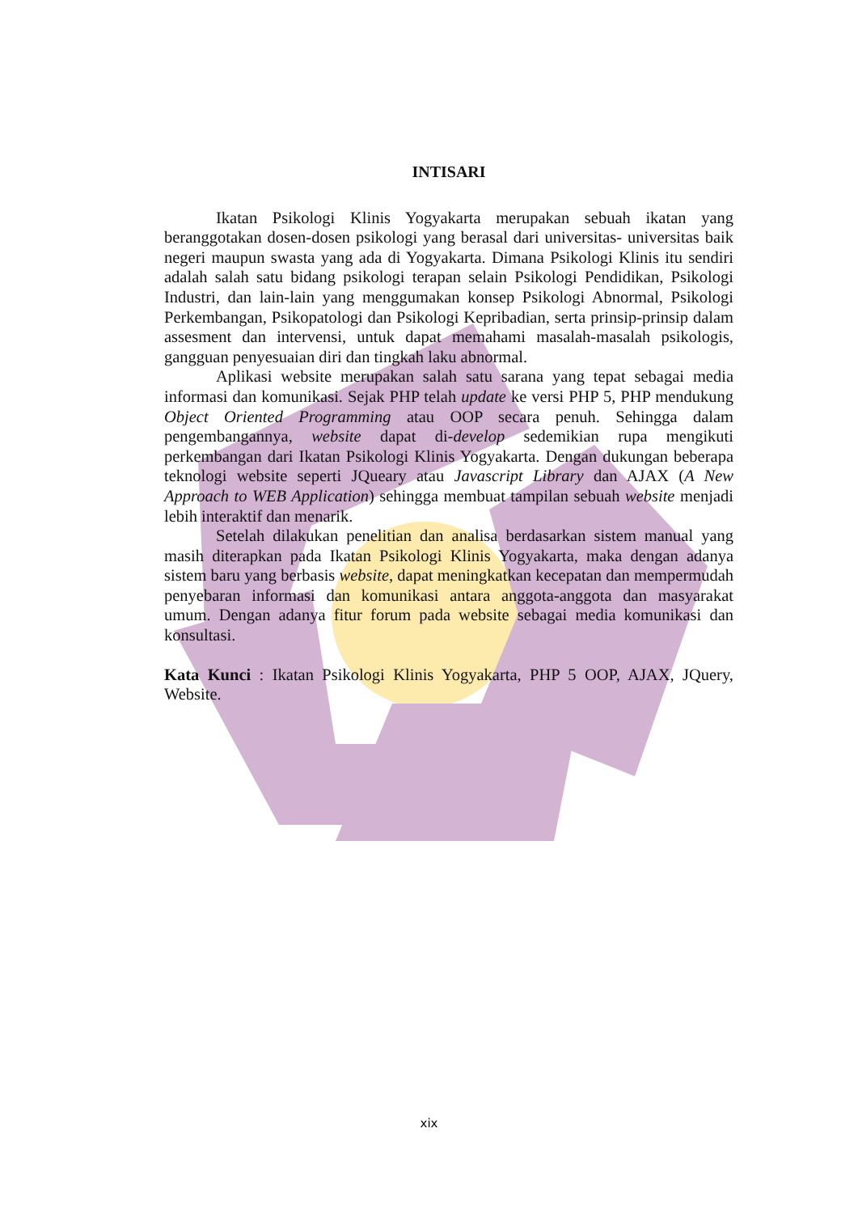INTISARI
Ikatan Psikologi Klinis Yogyakarta merupakan sebuah ikatan yang beranggotakan dosen-dosen psikologi yang berasal dari universitas- universitas baik negeri maupun swasta yang ada di Yogyakarta. Dimana Psikologi Klinis itu sendiri adalah salah satu bidang psikologi terapan selain Psikologi Pendidikan, Psikologi Industri, dan lain-lain yang menggumakan konsep Psikologi Abnormal, Psikologi Perkembangan, Psikopatologi dan Psikologi Kepribadian, serta prinsip-prinsip dalam assesment dan intervensi, untuk dapat memahami masalah-masalah psikologis, gangguan penyesuaian diri dan tingkah laku abnormal.
Aplikasi website merupakan salah satu sarana yang tepat sebagai media informasi dan komunikasi. Sejak PHP telah update ke versi PHP 5, PHP mendukung Object Oriented Programming atau OOP secara penuh. Sehingga dalam pengembangannya, website dapat di-develop sedemikian rupa mengikuti perkembangan dari Ikatan Psikologi Klinis Yogyakarta. Dengan dukungan beberapa teknologi website seperti JQueary atau Javascript Library dan AJAX (A New Approach to WEB Application) sehingga membuat tampilan sebuah website menjadi lebih interaktif dan menarik.
Setelah dilakukan penelitian dan analisa berdasarkan sistem manual yang masih diterapkan pada Ikatan Psikologi Klinis Yogyakarta, maka dengan adanya sistem baru yang berbasis website, dapat meningkatkan kecepatan dan mempermudah penyebaran informasi dan komunikasi antara anggota-anggota dan masyarakat umum. Dengan adanya fitur forum pada website sebagai media komunikasi dan konsultasi.
Kata Kunci : Ikatan Psikologi Klinis Yogyakarta, PHP 5 OOP, AJAX, JQuery, Website.
xix